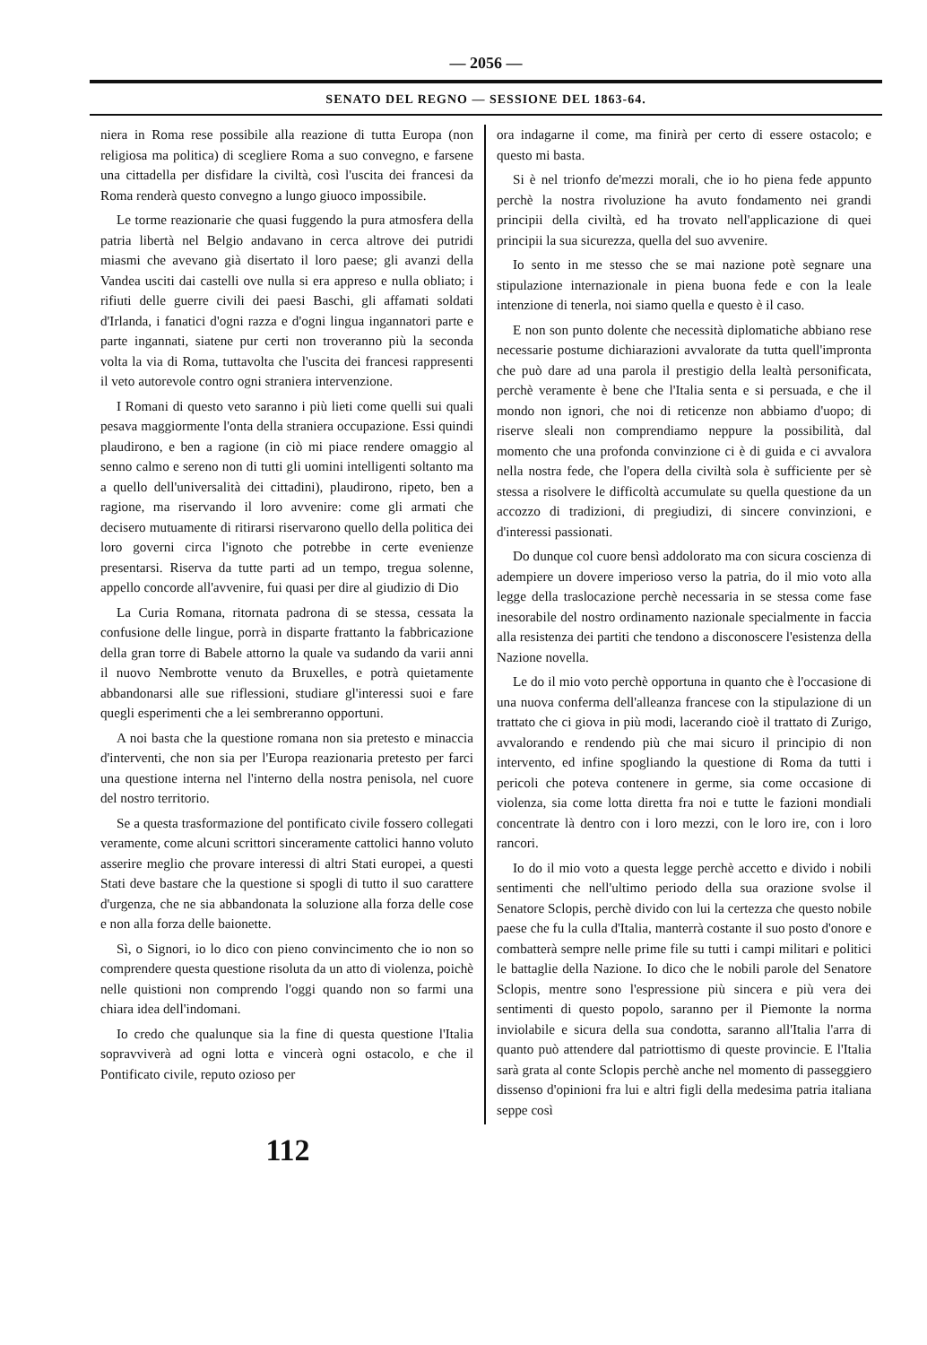— 2056 —
SENATO DEL REGNO — SESSIONE DEL 1863-64.
niera in Roma rese possibile alla reazione di tutta Europa (non religiosa ma politica) di scegliere Roma a suo convegno, e farsene una cittadella per disfidare la civiltà, così l'uscita dei francesi da Roma renderà questo convegno a lungo giuoco impossibile.
Le torme reazionarie che quasi fuggendo la pura atmosfera della patria libertà nel Belgio andavano in cerca altrove dei putridi miasmi che avevano già disertato il loro paese; gli avanzi della Vandea usciti dai castelli ove nulla si era appreso e nulla obliato; i rifiuti delle guerre civili dei paesi Baschi, gli affamati soldati d'Irlanda, i fanatici d'ogni razza e d'ogni lingua ingannatori parte e parte ingannati, siatene pur certi non troveranno più la seconda volta la via di Roma, tuttavolta che l'uscita dei francesi rappresenti il veto autorevole contro ogni straniera intervenzione.
I Romani di questo veto saranno i più lieti come quelli sui quali pesava maggiormente l'onta della straniera occupazione. Essi quindi plaudirono, e ben a ragione (in ciò mi piace rendere omaggio al senno calmo e sereno non di tutti gli uomini intelligenti soltanto ma a quello dell'universalità dei cittadini), plaudirono, ripeto, ben a ragione, ma riservando il loro avvenire: come gli armati che decisero mutuamente di ritirarsi riservarono quello della politica dei loro governi circa l'ignoto che potrebbe in certe evenienze presentarsi. Riserva da tutte parti ad un tempo, tregua solenne, appello concorde all'avvenire, fui quasi per dire al giudizio di Dio
La Curia Romana, ritornata padrona di se stessa, cessata la confusione delle lingue, porrà in disparte frattanto la fabbricazione della gran torre di Babele attorno la quale va sudando da varii anni il nuovo Nembrotte venuto da Bruxelles, e potrà quietamente abbandonarsi alle sue riflessioni, studiare gl'interessi suoi e fare quegli esperimenti che a lei sembreranno opportuni.
A noi basta che la questione romana non sia pretesto e minaccia d'interventi, che non sia per l'Europa reazionaria pretesto per farci una questione interna nel l'interno della nostra penisola, nel cuore del nostro territorio.
Se a questa trasformazione del pontificato civile fossero collegati veramente, come alcuni scrittori sinceramente cattolici hanno voluto asserire meglio che provare interessi di altri Stati europei, a questi Stati deve bastare che la questione si spogli di tutto il suo carattere d'urgenza, che ne sia abbandonata la soluzione alla forza delle cose e non alla forza delle baionette.
Sì, o Signori, io lo dico con pieno convincimento che io non so comprendere questa questione risoluta da un atto di violenza, poichè nelle quistioni non comprendo l'oggi quando non so farmi una chiara idea dell'indomani.
Io credo che qualunque sia la fine di questa questione l'Italia sopravviverà ad ogni lotta e vincerà ogni ostacolo, e che il Pontificato civile, reputo ozioso per
ora indagarne il come, ma finirà per certo di essere ostacolo; e questo mi basta.
Si è nel trionfo de'mezzi morali, che io ho piena fede appunto perchè la nostra rivoluzione ha avuto fondamento nei grandi principii della civiltà, ed ha trovato nell'applicazione di quei principii la sua sicurezza, quella del suo avvenire.
Io sento in me stesso che se mai nazione potè segnare una stipulazione internazionale in piena buona fede e con la leale intenzione di tenerla, noi siamo quella e questo è il caso.
E non son punto dolente che necessità diplomatiche abbiano rese necessarie postume dichiarazioni avvalorate da tutta quell'impronta che può dare ad una parola il prestigio della lealtà personificata, perchè veramente è bene che l'Italia senta e si persuada, e che il mondo non ignori, che noi di reticenze non abbiamo d'uopo; di riserve sleali non comprendiamo neppure la possibilità, dal momento che una profonda convinzione ci è di guida e ci avvalora nella nostra fede, che l'opera della civiltà sola è sufficiente per sè stessa a risolvere le difficoltà accumulate su quella questione da un accozzo di tradizioni, di pregiudizi, di sincere convinzioni, e d'interessi passionati.
Do dunque col cuore bensì addolorato ma con sicura coscienza di adempiere un dovere imperioso verso la patria, do il mio voto alla legge della traslocazione perchè necessaria in se stessa come fase inesorabile del nostro ordinamento nazionale specialmente in faccia alla resistenza dei partiti che tendono a disconoscere l'esistenza della Nazione novella.
Le do il mio voto perchè opportuna in quanto che è l'occasione di una nuova conferma dell'alleanza francese con la stipulazione di un trattato che ci giova in più modi, lacerando cioè il trattato di Zurigo, avvalorando e rendendo più che mai sicuro il principio di non intervento, ed infine spogliando la questione di Roma da tutti i pericoli che poteva contenere in germe, sia come occasione di violenza, sia come lotta diretta fra noi e tutte le fazioni mondiali concentrate là dentro con i loro mezzi, con le loro ire, con i loro rancori.
Io do il mio voto a questa legge perchè accetto e divido i nobili sentimenti che nell'ultimo periodo della sua orazione svolse il Senatore Sclopis, perchè divido con lui la certezza che questo nobile paese che fu la culla d'Italia, manterrà costante il suo posto d'onore e combatterà sempre nelle prime file su tutti i campi militari e politici le battaglie della Nazione. Io dico che le nobili parole del Senatore Sclopis, mentre sono l'espressione più sincera e più vera dei sentimenti di questo popolo, saranno per il Piemonte la norma inviolabile e sicura della sua condotta, saranno all'Italia l'arra di quanto può attendere dal patriottismo di queste provincie. E l'Italia sarà grata al conte Sclopis perchè anche nel momento di passeggiero dissenso d'opinioni fra lui e altri figli della medesima patria italiana seppe così
112